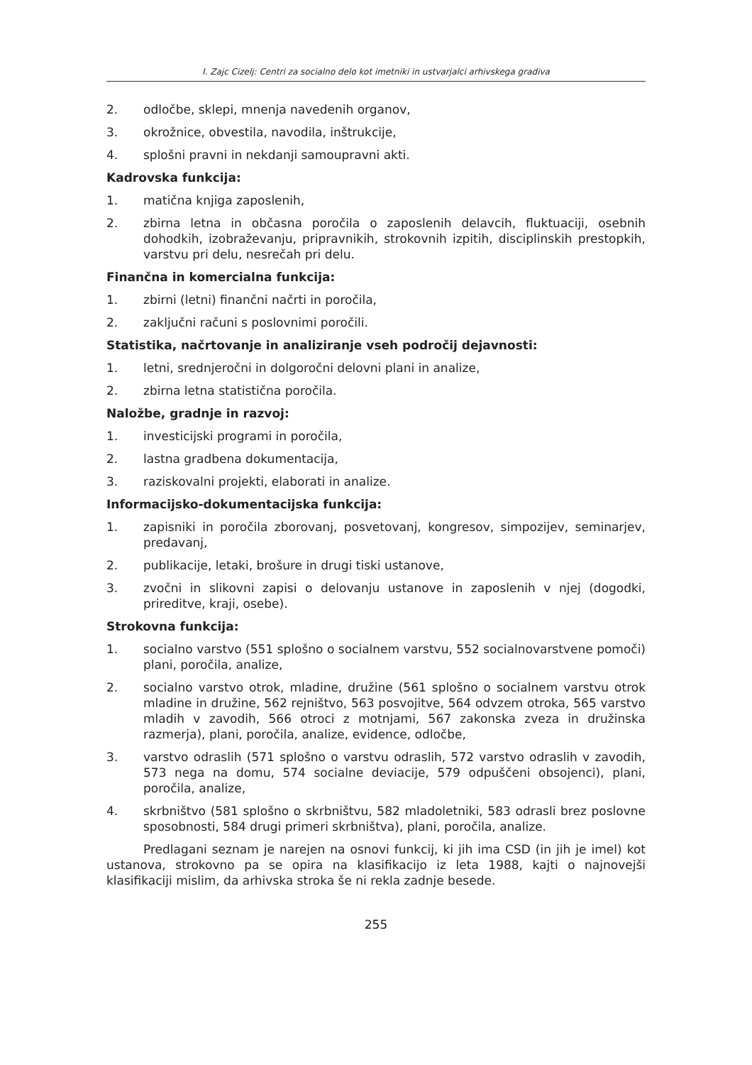I. Zajc Cizelj: Centri za socialno delo kot imetniki in ustvarjalci arhivskega gradiva
2. odločbe, sklepi, mnenja navedenih organov,
3. okrožnice, obvestila, navodila, inštrukcije,
4. splošni pravni in nekdanji samoupravni akti.
Kadrovska funkcija:
1. matična knjiga zaposlenih,
2. zbirna letna in občasna poročila o zaposlenih delavcih, fluktuaciji, osebnih dohodkih, izobraževanju, pripravnikih, strokovnih izpitih, disciplinskih prestopkih, varstvu pri delu, nesrečah pri delu.
Finančna in komercialna funkcija:
1. zbirni (letni) finančni načrti in poročila,
2. zaključni računi s poslovnimi poročili.
Statistika, načrtovanje in analiziranje vseh področij dejavnosti:
1. letni, srednjeročni in dolgoročni delovni plani in analize,
2. zbirna letna statistična poročila.
Naložbe, gradnje in razvoj:
1. investicijski programi in poročila,
2. lastna gradbena dokumentacija,
3. raziskovalni projekti, elaborati in analize.
Informacijsko-dokumentacijska funkcija:
1. zapisniki in poročila zborovanj, posvetovanj, kongresov, simpozijev, seminarjev, predavanj,
2. publikacije, letaki, brošure in drugi tiski ustanove,
3. zvočni in slikovni zapisi o delovanju ustanove in zaposlenih v njej (dogodki, prireditve, kraji, osebe).
Strokovna funkcija:
1. socialno varstvo (551 splošno o socialnem varstvu, 552 socialnovarstvene pomoči) plani, poročila, analize,
2. socialno varstvo otrok, mladine, družine (561 splošno o socialnem varstvu otrok mladine in družine, 562 rejništvo, 563 posvojitve, 564 odvzem otroka, 565 varstvo mladih v zavodih, 566 otroci z motnjami, 567 zakonska zveza in družinska razmerja), plani, poročila, analize, evidence, odločbe,
3. varstvo odraslih (571 splošno o varstvu odraslih, 572 varstvo odraslih v zavodih, 573 nega na domu, 574 socialne deviacije, 579 odpuščeni obsojenci), plani, poročila, analize,
4. skrbništvo (581 splošno o skrbništvu, 582 mladoletniki, 583 odrasli brez poslovne sposobnosti, 584 drugi primeri skrbništva), plani, poročila, analize.
Predlagani seznam je narejen na osnovi funkcij, ki jih ima CSD (in jih je imel) kot ustanova, strokovno pa se opira na klasifikacijo iz leta 1988, kajti o najnovejši klasifikaciji mislim, da arhivska stroka še ni rekla zadnje besede.
255